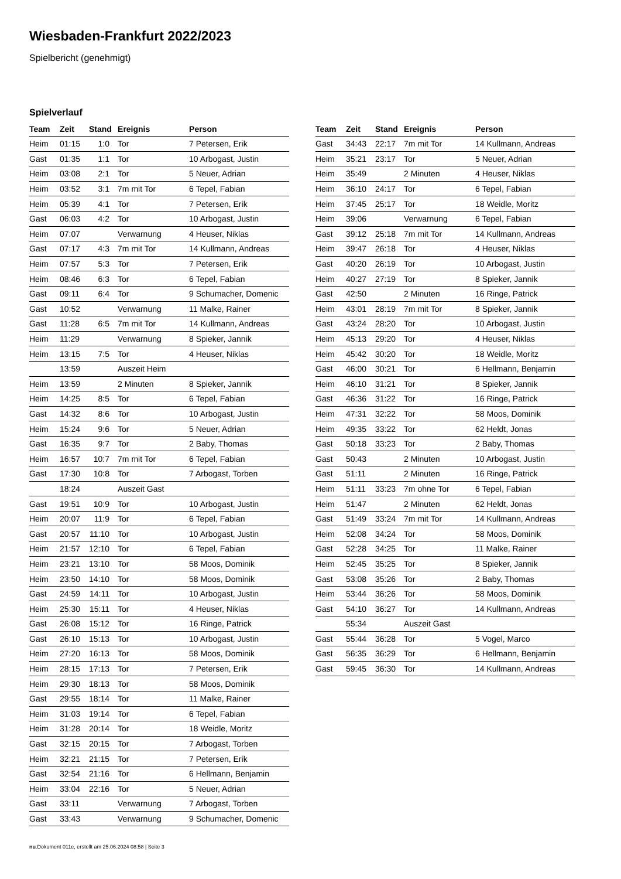Wiesbaden-Frankfurt 2022/2023
Spielbericht (genehmigt)
Spielverlauf
| Team | Zeit | Stand | Ereignis | Person |
| --- | --- | --- | --- | --- |
| Heim | 01:15 | 1:0 | Tor | 7 Petersen, Erik |
| Gast | 01:35 | 1:1 | Tor | 10 Arbogast, Justin |
| Heim | 03:08 | 2:1 | Tor | 5 Neuer, Adrian |
| Heim | 03:52 | 3:1 | 7m mit Tor | 6 Tepel, Fabian |
| Heim | 05:39 | 4:1 | Tor | 7 Petersen, Erik |
| Gast | 06:03 | 4:2 | Tor | 10 Arbogast, Justin |
| Heim | 07:07 | | Verwarnung | 4 Heuser, Niklas |
| Gast | 07:17 | 4:3 | 7m mit Tor | 14 Kullmann, Andreas |
| Heim | 07:57 | 5:3 | Tor | 7 Petersen, Erik |
| Heim | 08:46 | 6:3 | Tor | 6 Tepel, Fabian |
| Gast | 09:11 | 6:4 | Tor | 9 Schumacher, Domenic |
| Gast | 10:52 | | Verwarnung | 11 Malke, Rainer |
| Gast | 11:28 | 6:5 | 7m mit Tor | 14 Kullmann, Andreas |
| Heim | 11:29 | | Verwarnung | 8 Spieker, Jannik |
| Heim | 13:15 | 7:5 | Tor | 4 Heuser, Niklas |
| | 13:59 | | Auszeit Heim | |
| Heim | 13:59 | | 2 Minuten | 8 Spieker, Jannik |
| Heim | 14:25 | 8:5 | Tor | 6 Tepel, Fabian |
| Gast | 14:32 | 8:6 | Tor | 10 Arbogast, Justin |
| Heim | 15:24 | 9:6 | Tor | 5 Neuer, Adrian |
| Gast | 16:35 | 9:7 | Tor | 2 Baby, Thomas |
| Heim | 16:57 | 10:7 | 7m mit Tor | 6 Tepel, Fabian |
| Gast | 17:30 | 10:8 | Tor | 7 Arbogast, Torben |
| | 18:24 | | Auszeit Gast | |
| Gast | 19:51 | 10:9 | Tor | 10 Arbogast, Justin |
| Heim | 20:07 | 11:9 | Tor | 6 Tepel, Fabian |
| Gast | 20:57 | 11:10 | Tor | 10 Arbogast, Justin |
| Heim | 21:57 | 12:10 | Tor | 6 Tepel, Fabian |
| Heim | 23:21 | 13:10 | Tor | 58 Moos, Dominik |
| Heim | 23:50 | 14:10 | Tor | 58 Moos, Dominik |
| Gast | 24:59 | 14:11 | Tor | 10 Arbogast, Justin |
| Heim | 25:30 | 15:11 | Tor | 4 Heuser, Niklas |
| Gast | 26:08 | 15:12 | Tor | 16 Ringe, Patrick |
| Gast | 26:10 | 15:13 | Tor | 10 Arbogast, Justin |
| Heim | 27:20 | 16:13 | Tor | 58 Moos, Dominik |
| Heim | 28:15 | 17:13 | Tor | 7 Petersen, Erik |
| Heim | 29:30 | 18:13 | Tor | 58 Moos, Dominik |
| Gast | 29:55 | 18:14 | Tor | 11 Malke, Rainer |
| Heim | 31:03 | 19:14 | Tor | 6 Tepel, Fabian |
| Heim | 31:28 | 20:14 | Tor | 18 Weidle, Moritz |
| Gast | 32:15 | 20:15 | Tor | 7 Arbogast, Torben |
| Heim | 32:21 | 21:15 | Tor | 7 Petersen, Erik |
| Gast | 32:54 | 21:16 | Tor | 6 Hellmann, Benjamin |
| Heim | 33:04 | 22:16 | Tor | 5 Neuer, Adrian |
| Gast | 33:11 | | Verwarnung | 7 Arbogast, Torben |
| Gast | 33:43 | | Verwarnung | 9 Schumacher, Domenic |
| Team | Zeit | Stand | Ereignis | Person |
| --- | --- | --- | --- | --- |
| Gast | 34:43 | 22:17 | 7m mit Tor | 14 Kullmann, Andreas |
| Heim | 35:21 | 23:17 | Tor | 5 Neuer, Adrian |
| Heim | 35:49 | | 2 Minuten | 4 Heuser, Niklas |
| Heim | 36:10 | 24:17 | Tor | 6 Tepel, Fabian |
| Heim | 37:45 | 25:17 | Tor | 18 Weidle, Moritz |
| Heim | 39:06 | | Verwarnung | 6 Tepel, Fabian |
| Gast | 39:12 | 25:18 | 7m mit Tor | 14 Kullmann, Andreas |
| Heim | 39:47 | 26:18 | Tor | 4 Heuser, Niklas |
| Gast | 40:20 | 26:19 | Tor | 10 Arbogast, Justin |
| Heim | 40:27 | 27:19 | Tor | 8 Spieker, Jannik |
| Gast | 42:50 | | 2 Minuten | 16 Ringe, Patrick |
| Heim | 43:01 | 28:19 | 7m mit Tor | 8 Spieker, Jannik |
| Gast | 43:24 | 28:20 | Tor | 10 Arbogast, Justin |
| Heim | 45:13 | 29:20 | Tor | 4 Heuser, Niklas |
| Heim | 45:42 | 30:20 | Tor | 18 Weidle, Moritz |
| Gast | 46:00 | 30:21 | Tor | 6 Hellmann, Benjamin |
| Heim | 46:10 | 31:21 | Tor | 8 Spieker, Jannik |
| Gast | 46:36 | 31:22 | Tor | 16 Ringe, Patrick |
| Heim | 47:31 | 32:22 | Tor | 58 Moos, Dominik |
| Heim | 49:35 | 33:22 | Tor | 62 Heldt, Jonas |
| Gast | 50:18 | 33:23 | Tor | 2 Baby, Thomas |
| Gast | 50:43 | | 2 Minuten | 10 Arbogast, Justin |
| Gast | 51:11 | | 2 Minuten | 16 Ringe, Patrick |
| Heim | 51:11 | 33:23 | 7m ohne Tor | 6 Tepel, Fabian |
| Heim | 51:47 | | 2 Minuten | 62 Heldt, Jonas |
| Gast | 51:49 | 33:24 | 7m mit Tor | 14 Kullmann, Andreas |
| Heim | 52:08 | 34:24 | Tor | 58 Moos, Dominik |
| Gast | 52:28 | 34:25 | Tor | 11 Malke, Rainer |
| Heim | 52:45 | 35:25 | Tor | 8 Spieker, Jannik |
| Gast | 53:08 | 35:26 | Tor | 2 Baby, Thomas |
| Heim | 53:44 | 36:26 | Tor | 58 Moos, Dominik |
| Gast | 54:10 | 36:27 | Tor | 14 Kullmann, Andreas |
| | 55:34 | | Auszeit Gast | |
| Gast | 55:44 | 36:28 | Tor | 5 Vogel, Marco |
| Gast | 56:35 | 36:29 | Tor | 6 Hellmann, Benjamin |
| Gast | 59:45 | 36:30 | Tor | 14 Kullmann, Andreas |
nu.Dokument 011e, erstellt am 25.06.2024 08:58 | Seite 3